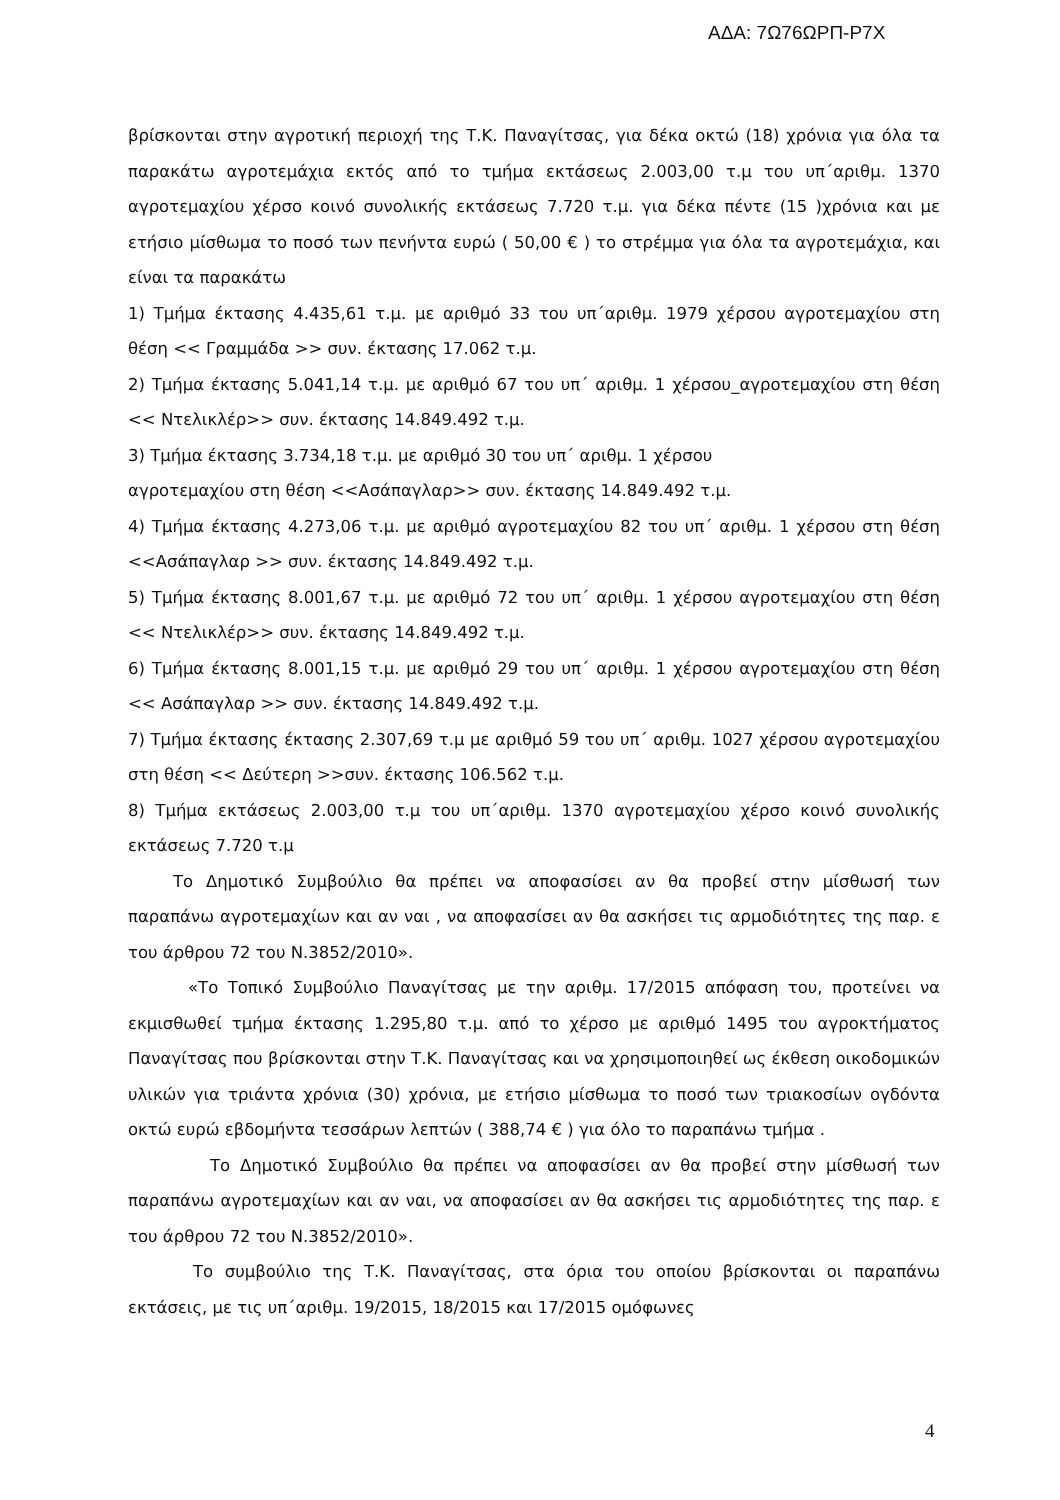ΑΔΑ: 7Ω76ΩΡΠ-Ρ7Χ
βρίσκονται στην αγροτική περιοχή της Τ.Κ. Παναγίτσας, για δέκα οκτώ (18) χρόνια για όλα τα παρακάτω αγροτεμάχια εκτός από το τμήμα εκτάσεως 2.003,00 τ.μ του υπ΄αριθμ. 1370 αγροτεμαχίου χέρσο κοινό συνολικής εκτάσεως 7.720 τ.μ. για δέκα πέντε (15 )χρόνια και με ετήσιο μίσθωμα το ποσό των πενήντα ευρώ ( 50,00 € ) το στρέμμα για όλα τα αγροτεμάχια, και είναι τα παρακάτω
1) Τμήμα έκτασης 4.435,61 τ.μ. με αριθμό 33 του υπ΄αριθμ. 1979 χέρσου αγροτεμαχίου στη θέση << Γραμμάδα >> συν. έκτασης 17.062 τ.μ.
2) Τμήμα έκτασης 5.041,14 τ.μ. με αριθμό 67 του υπ΄ αριθμ. 1 χέρσου_αγροτεμαχίου στη θέση << Ντελικλέρ>> συν. έκτασης 14.849.492 τ.μ.
3) Τμήμα έκτασης 3.734,18 τ.μ. με αριθμό 30 του υπ΄ αριθμ. 1 χέρσου
αγροτεμαχίου στη θέση <<Ασάπαγλαρ>> συν. έκτασης 14.849.492 τ.μ.
4) Τμήμα έκτασης 4.273,06 τ.μ. με αριθμό αγροτεμαχίου 82 του υπ΄ αριθμ. 1 χέρσου στη θέση <<Ασάπαγλαρ >> συν. έκτασης 14.849.492 τ.μ.
5) Τμήμα έκτασης 8.001,67 τ.μ. με αριθμό 72 του υπ΄ αριθμ. 1 χέρσου αγροτεμαχίου στη θέση << Ντελικλέρ>> συν. έκτασης 14.849.492 τ.μ.
6) Τμήμα έκτασης 8.001,15 τ.μ. με αριθμό 29 του υπ΄ αριθμ. 1 χέρσου αγροτεμαχίου στη θέση << Ασάπαγλαρ >> συν. έκτασης 14.849.492 τ.μ.
7) Τμήμα έκτασης έκτασης 2.307,69 τ.μ με αριθμό 59 του υπ΄ αριθμ. 1027 χέρσου αγροτεμαχίου στη θέση << Δεύτερη >>συν. έκτασης 106.562 τ.μ.
8) Τμήμα εκτάσεως 2.003,00 τ.μ του υπ΄αριθμ. 1370 αγροτεμαχίου χέρσο κοινό συνολικής εκτάσεως 7.720 τ.μ
Το Δημοτικό Συμβούλιο θα πρέπει να αποφασίσει αν θα προβεί στην μίσθωσή των παραπάνω αγροτεμαχίων και αν ναι , να αποφασίσει αν θα ασκήσει τις αρμοδιότητες της παρ. ε του άρθρου 72 του Ν.3852/2010».
«Το Τοπικό Συμβούλιο Παναγίτσας με την αριθμ. 17/2015 απόφαση του, προτείνει να εκμισθωθεί τμήμα έκτασης 1.295,80 τ.μ. από το χέρσο με αριθμό 1495 του αγροκτήματος Παναγίτσας που βρίσκονται στην Τ.Κ. Παναγίτσας και να χρησιμοποιηθεί ως έκθεση οικοδομικών υλικών για τριάντα χρόνια (30) χρόνια, με ετήσιο μίσθωμα το ποσό των τριακοσίων ογδόντα οκτώ ευρώ εβδομήντα τεσσάρων λεπτών ( 388,74 € ) για όλο το παραπάνω τμήμα .
Το Δημοτικό Συμβούλιο θα πρέπει να αποφασίσει αν θα προβεί στην μίσθωσή των παραπάνω αγροτεμαχίων και αν ναι, να αποφασίσει αν θα ασκήσει τις αρμοδιότητες της παρ. ε του άρθρου 72 του Ν.3852/2010».
Το συμβούλιο της Τ.Κ. Παναγίτσας, στα όρια του οποίου βρίσκονται οι παραπάνω εκτάσεις, με τις υπ΄αριθμ. 19/2015, 18/2015 και 17/2015 ομόφωνες
4